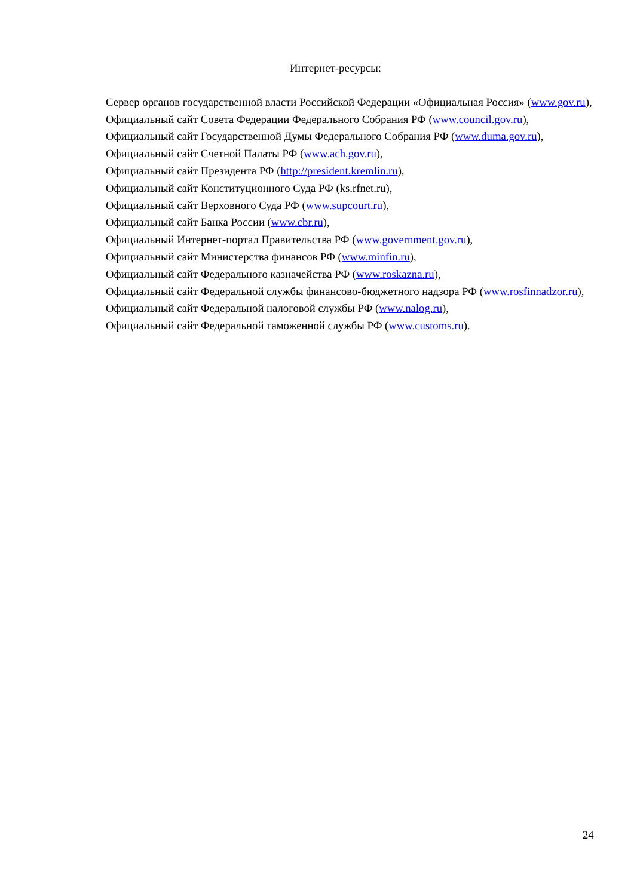Интернет-ресурсы:
Сервер органов государственной власти Российской Федерации «Официальная Россия» (www.gov.ru),
Официальный сайт Совета Федерации Федерального Собрания РФ (www.council.gov.ru),
Официальный сайт Государственной Думы Федерального Собрания РФ (www.duma.gov.ru),
Официальный сайт Счетной Палаты РФ (www.ach.gov.ru),
Официальный сайт Президента РФ (http://president.kremlin.ru),
Официальный сайт Конституционного Суда РФ (ks.rfnet.ru),
Официальный сайт Верховного Суда РФ (www.supcourt.ru),
Официальный сайт Банка России (www.cbr.ru),
Официальный Интернет-портал Правительства РФ (www.government.gov.ru),
Официальный сайт Министерства финансов РФ (www.minfin.ru),
Официальный сайт Федерального казначейства РФ (www.roskazna.ru),
Официальный сайт Федеральной службы финансово-бюджетного надзора РФ (www.rosfinnadzor.ru),
Официальный сайт Федеральной налоговой службы РФ (www.nalog.ru),
Официальный сайт Федеральной таможенной службы РФ (www.customs.ru).
24